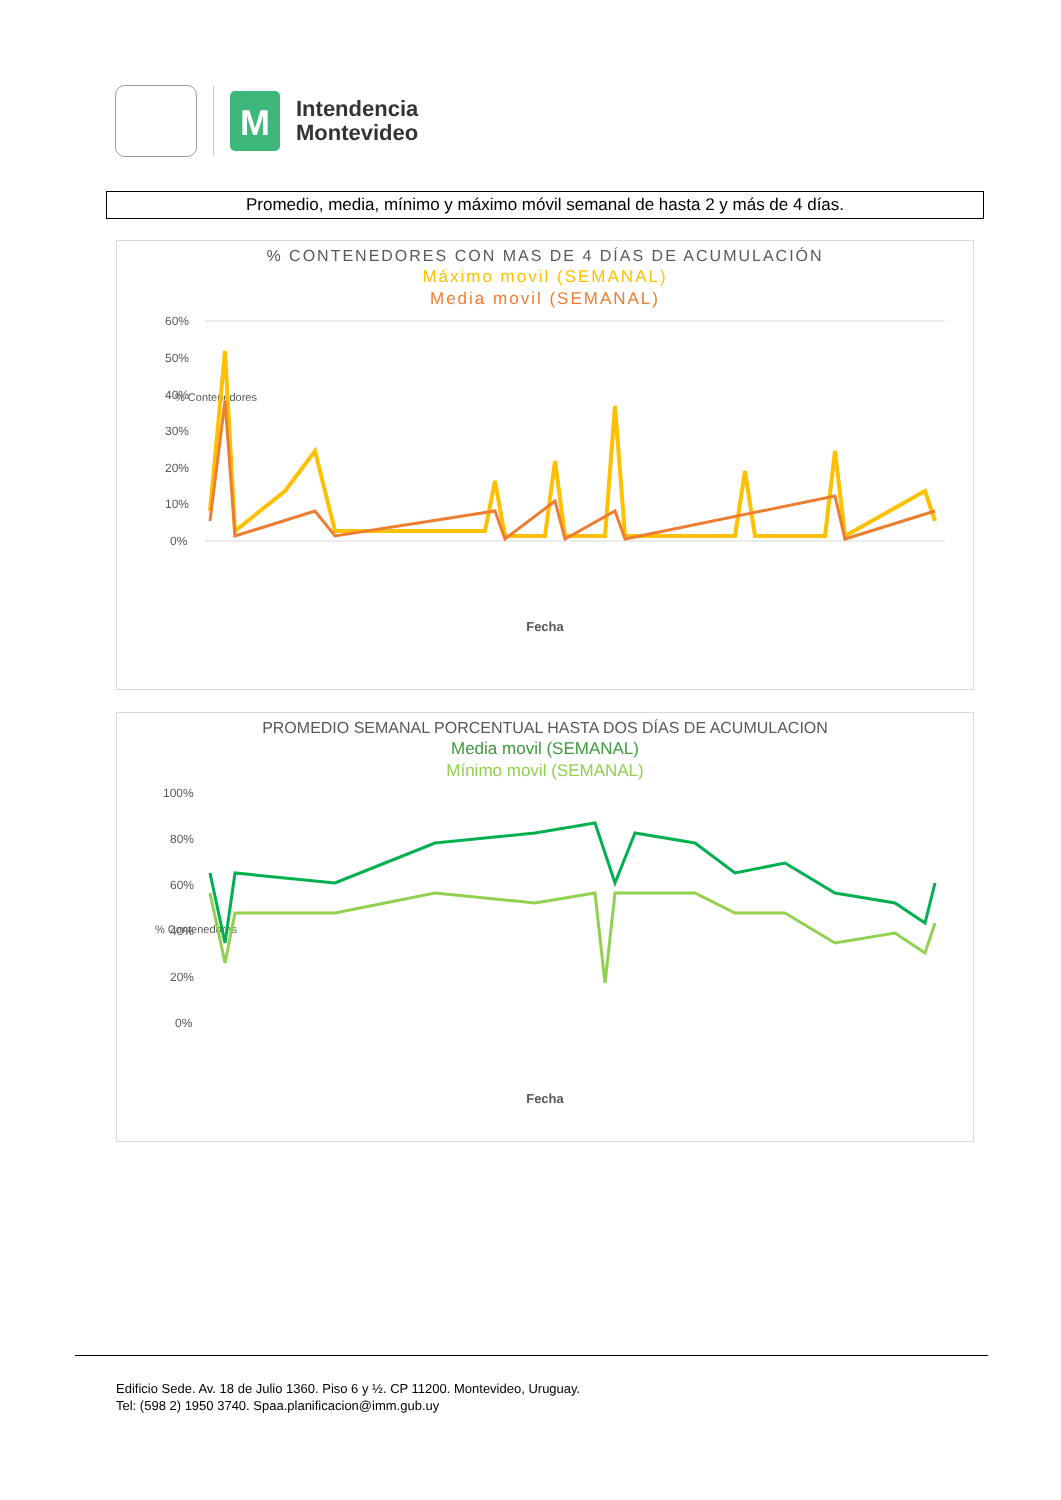M
Intendencia
Montevideo
Promedio, media, mínimo y máximo móvil semanal de hasta 2 y más de 4 días.
% CONTENEDORES CON MAS DE 4 DÍAS DE ACUMULACIÓN
Máximo movil (SEMANAL)
Media movil (SEMANAL)
% Contenedores
60%
50%
40%
30%
20%
10%
0%
Fecha
PROMEDIO SEMANAL PORCENTUAL HASTA DOS DÍAS DE ACUMULACION
Media movil (SEMANAL)
Mínimo movil (SEMANAL)
% Contenedores
100%
80%
60%
40%
20%
0%
Fecha
Edificio Sede. Av. 18 de Julio 1360. Piso 6 y ½. CP 11200. Montevideo, Uruguay.
Tel: (598 2) 1950 3740. Spaa.planificacion@imm.gub.uy